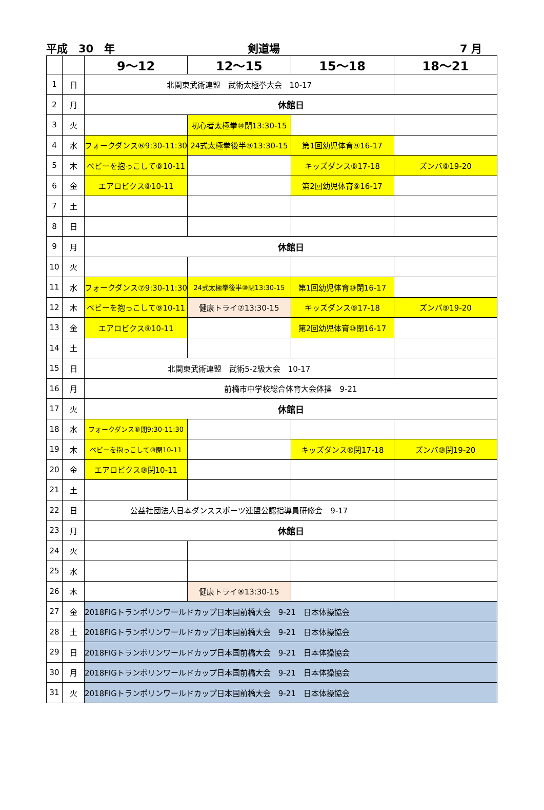平成　30　年 剣道場 7 月
| | | 9～12 | 12～15 | 15～18 | 18～21 |
| --- | --- | --- | --- | --- | --- |
| 1 | 日 | 北関東武術連盟 武術太極拳大会 10-17 | | | |
| 2 | 月 | 休館日 | | | |
| 3 | 火 | | 初心者太極拳⑩閉13:30-15 | | |
| 4 | 水 | フォークダンス⑥9:30-11:30 | 24式太極拳後半⑨13:30-15 | 第1回幼児体育⑨16-17 | |
| 5 | 木 | ベビーを抱っこして⑧10-11 | | キッズダンス⑧17-18 | ズンバ⑧19-20 |
| 6 | 金 | エアロビクス⑧10-11 | | 第2回幼児体育⑨16-17 | |
| 7 | 土 | | | | |
| 8 | 日 | | | | |
| 9 | 月 | 休館日 | | | |
| 10 | 火 | | | | |
| 11 | 水 | フォークダンス⑦9:30-11:30 | 24式太極拳後半⑩閉13:30-15 | 第1回幼児体育⑩閉16-17 | |
| 12 | 木 | ベビーを抱っこして⑨10-11 | 健康トライ⑦13:30-15 | キッズダンス⑨17-18 | ズンバ⑨19-20 |
| 13 | 金 | エアロビクス⑨10-11 | | 第2回幼児体育⑩閉16-17 | |
| 14 | 土 | | | | |
| 15 | 日 | 北関東武術連盟 武術5-2級大会 10-17 | | | |
| 16 | 月 | 前橋市中学校総合体育大会体操 9-21 | | | |
| 17 | 火 | 休館日 | | | |
| 18 | 水 | フォークダンス⑧閉9:30-11:30 | | | |
| 19 | 木 | ベビーを抱っこして⑩閉10-11 | | キッズダンス⑩閉17-18 | ズンバ⑩閉19-20 |
| 20 | 金 | エアロビクス⑩閉10-11 | | | |
| 21 | 土 | | | | |
| 22 | 日 | 公益社団法人日本ダンススポーツ連盟公認指導員研修会 9-17 | | | |
| 23 | 月 | 休館日 | | | |
| 24 | 火 | | | | |
| 25 | 水 | | | | |
| 26 | 木 | | 健康トライ⑧13:30-15 | | |
| 27 | 金 | 2018FIGトランポリンワールドカップ日本国前橋大会 9-21 日本体操協会 | | | |
| 28 | 土 | 2018FIGトランポリンワールドカップ日本国前橋大会 9-21 日本体操協会 | | | |
| 29 | 日 | 2018FIGトランポリンワールドカップ日本国前橋大会 9-21 日本体操協会 | | | |
| 30 | 月 | 2018FIGトランポリンワールドカップ日本国前橋大会 9-21 日本体操協会 | | | |
| 31 | 火 | 2018FIGトランポリンワールドカップ日本国前橋大会 9-21 日本体操協会 | | | |